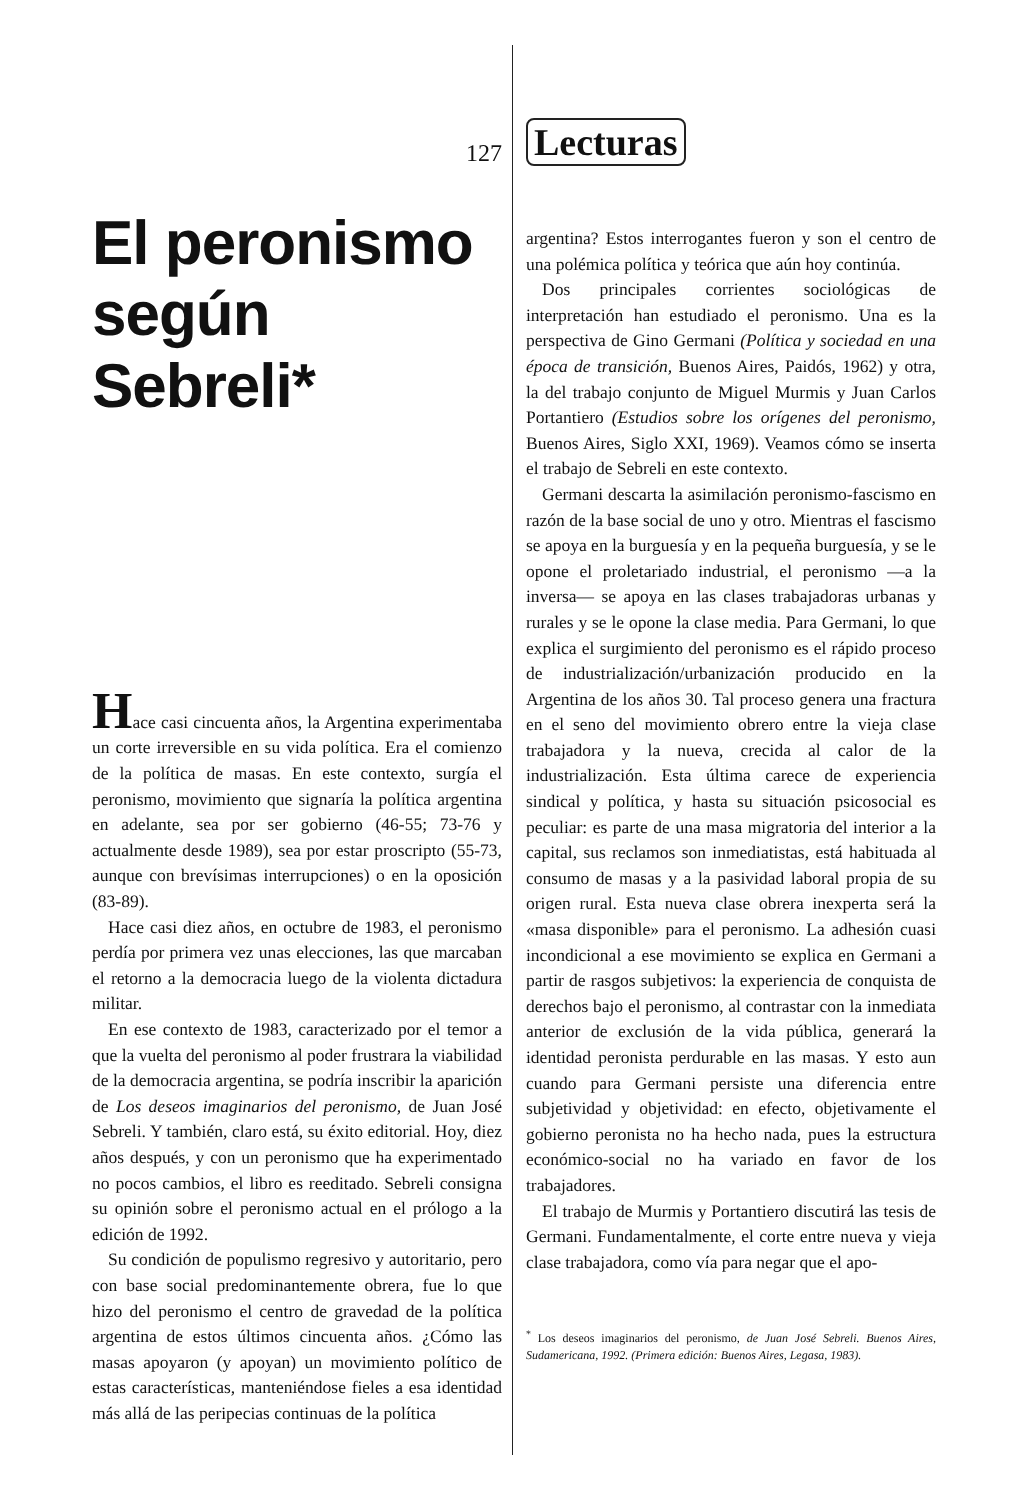127
El peronismo según Sebreli*
Hace casi cincuenta años, la Argentina experimentaba un corte irreversible en su vida política. Era el comienzo de la política de masas. En este contexto, surgía el peronismo, movimiento que signaría la política argentina en adelante, sea por ser gobierno (46-55; 73-76 y actualmente desde 1989), sea por estar proscripto (55-73, aunque con brevísimas interrupciones) o en la oposición (83-89).
Hace casi diez años, en octubre de 1983, el peronismo perdía por primera vez unas elecciones, las que marcaban el retorno a la democracia luego de la violenta dictadura militar.
En ese contexto de 1983, caracterizado por el temor a que la vuelta del peronismo al poder frustrara la viabilidad de la democracia argentina, se podría inscribir la aparición de Los deseos imaginarios del peronismo, de Juan José Sebreli. Y también, claro está, su éxito editorial. Hoy, diez años después, y con un peronismo que ha experimentado no pocos cambios, el libro es reeditado. Sebreli consigna su opinión sobre el peronismo actual en el prólogo a la edición de 1992.
Su condición de populismo regresivo y autoritario, pero con base social predominantemente obrera, fue lo que hizo del peronismo el centro de gravedad de la política argentina de estos últimos cincuenta años. ¿Cómo las masas apoyaron (y apoyan) un movimiento político de estas características, manteniéndose fieles a esa identidad más allá de las peripecias continuas de la política
Lecturas
argentina? Estos interrogantes fueron y son el centro de una polémica política y teórica que aún hoy continúa.
Dos principales corrientes sociológicas de interpretación han estudiado el peronismo. Una es la perspectiva de Gino Germani (Política y sociedad en una época de transición, Buenos Aires, Paidós, 1962) y otra, la del trabajo conjunto de Miguel Murmis y Juan Carlos Portantiero (Estudios sobre los orígenes del peronismo, Buenos Aires, Siglo XXI, 1969). Veamos cómo se inserta el trabajo de Sebreli en este contexto.
Germani descarta la asimilación peronismo-fascismo en razón de la base social de uno y otro. Mientras el fascismo se apoya en la burguesía y en la pequeña burguesía, y se le opone el proletariado industrial, el peronismo —a la inversa— se apoya en las clases trabajadoras urbanas y rurales y se le opone la clase media. Para Germani, lo que explica el surgimiento del peronismo es el rápido proceso de industrialización/urbanización producido en la Argentina de los años 30. Tal proceso genera una fractura en el seno del movimiento obrero entre la vieja clase trabajadora y la nueva, crecida al calor de la industrialización. Esta última carece de experiencia sindical y política, y hasta su situación psicosocial es peculiar: es parte de una masa migratoria del interior a la capital, sus reclamos son inmediatistas, está habituada al consumo de masas y a la pasividad laboral propia de su origen rural. Esta nueva clase obrera inexperta será la «masa disponible» para el peronismo. La adhesión cuasi incondicional a ese movimiento se explica en Germani a partir de rasgos subjetivos: la experiencia de conquista de derechos bajo el peronismo, al contrastar con la inmediata anterior de exclusión de la vida pública, generará la identidad peronista perdurable en las masas. Y esto aun cuando para Germani persiste una diferencia entre subjetividad y objetividad: en efecto, objetivamente el gobierno peronista no ha hecho nada, pues la estructura económico-social no ha variado en favor de los trabajadores.
El trabajo de Murmis y Portantiero discutirá las tesis de Germani. Fundamentalmente, el corte entre nueva y vieja clase trabajadora, como vía para negar que el apo-
<sup>*</sup> Los deseos imaginarios del peronismo, de Juan José Sebreli. Buenos Aires, Sudamericana, 1992. (Primera edición: Buenos Aires, Legasa, 1983).